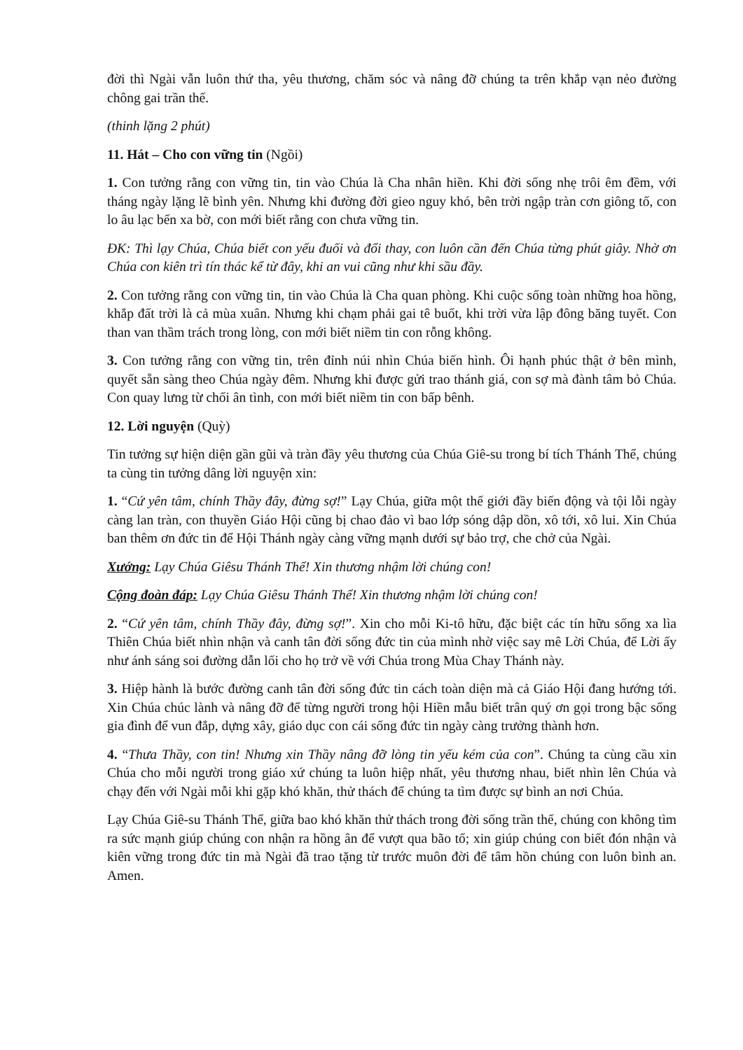đời thì Ngài vẫn luôn thứ tha, yêu thương, chăm sóc và nâng đỡ chúng ta trên khắp vạn nẻo đường chông gai trần thế.
(thinh lặng 2 phút)
11. Hát – Cho con vững tin (Ngồi)
1. Con tưởng rằng con vững tin, tin vào Chúa là Cha nhân hiền. Khi đời sống nhẹ trôi êm đềm, với tháng ngày lặng lẽ bình yên. Nhưng khi đường đời gieo nguy khó, bên trời ngập tràn cơn giông tố, con lo âu lạc bến xa bờ, con mới biết rằng con chưa vững tin.
ĐK: Thì lạy Chúa, Chúa biết con yếu đuối và đổi thay, con luôn cần đến Chúa từng phút giây. Nhờ ơn Chúa con kiên trì tín thác kể từ đây, khi an vui cũng như khi sầu đầy.
2. Con tưởng rằng con vững tin, tin vào Chúa là Cha quan phòng. Khi cuộc sống toàn những hoa hồng, khắp đất trời là cả mùa xuân. Nhưng khi chạm phải gai tê buốt, khi trời vừa lập đông băng tuyết. Con than van thầm trách trong lòng, con mới biết niềm tin con rỗng không.
3. Con tưởng rằng con vững tin, trên đỉnh núi nhìn Chúa biến hình. Ôi hạnh phúc thật ở bên mình, quyết sẵn sàng theo Chúa ngày đêm. Nhưng khi được gửi trao thánh giá, con sợ mà đành tâm bỏ Chúa. Con quay lưng từ chối ân tình, con mới biết niềm tin con bấp bênh.
12. Lời nguyện (Quỳ)
Tin tưởng sự hiện diện gần gũi và tràn đầy yêu thương của Chúa Giê-su trong bí tích Thánh Thể, chúng ta cùng tin tưởng dâng lời nguyện xin:
1. “Cứ yên tâm, chính Thầy đây, đừng sợ!” Lạy Chúa, giữa một thế giới đầy biến động và tội lỗi ngày càng lan tràn, con thuyền Giáo Hội cũng bị chao đảo vì bao lớp sóng dập dồn, xô tới, xô lui. Xin Chúa ban thêm ơn đức tin để Hội Thánh ngày càng vững mạnh dưới sự bảo trợ, che chở của Ngài.
Xướng: Lạy Chúa Giêsu Thánh Thể! Xin thương nhậm lời chúng con!
Cộng đoàn đáp: Lạy Chúa Giêsu Thánh Thể! Xin thương nhậm lời chúng con!
2. “Cứ yên tâm, chính Thầy đây, đừng sợ!”. Xin cho mỗi Ki-tô hữu, đặc biệt các tín hữu sống xa lìa Thiên Chúa biết nhìn nhận và canh tân đời sống đức tin của mình nhờ việc say mê Lời Chúa, để Lời ấy như ánh sáng soi đường dẫn lối cho họ trở về với Chúa trong Mùa Chay Thánh này.
3. Hiệp hành là bước đường canh tân đời sống đức tin cách toàn diện mà cả Giáo Hội đang hướng tới. Xin Chúa chúc lành và nâng đỡ để từng người trong hội Hiền mẫu biết trân quý ơn gọi trong bậc sống gia đình để vun đắp, dựng xây, giáo dục con cái sống đức tin ngày càng trưởng thành hơn.
4. “Thưa Thầy, con tin! Nhưng xin Thầy nâng đỡ lòng tin yếu kém của con”. Chúng ta cùng cầu xin Chúa cho mỗi người trong giáo xứ chúng ta luôn hiệp nhất, yêu thương nhau, biết nhìn lên Chúa và chạy đến với Ngài mỗi khi gặp khó khăn, thử thách để chúng ta tìm được sự bình an nơi Chúa.
Lạy Chúa Giê-su Thánh Thể, giữa bao khó khăn thử thách trong đời sống trần thế, chúng con không tìm ra sức mạnh giúp chúng con nhận ra hồng ân để vượt qua bão tố; xin giúp chúng con biết đón nhận và kiên vững trong đức tin mà Ngài đã trao tặng từ trước muôn đời để tâm hồn chúng con luôn bình an. Amen.